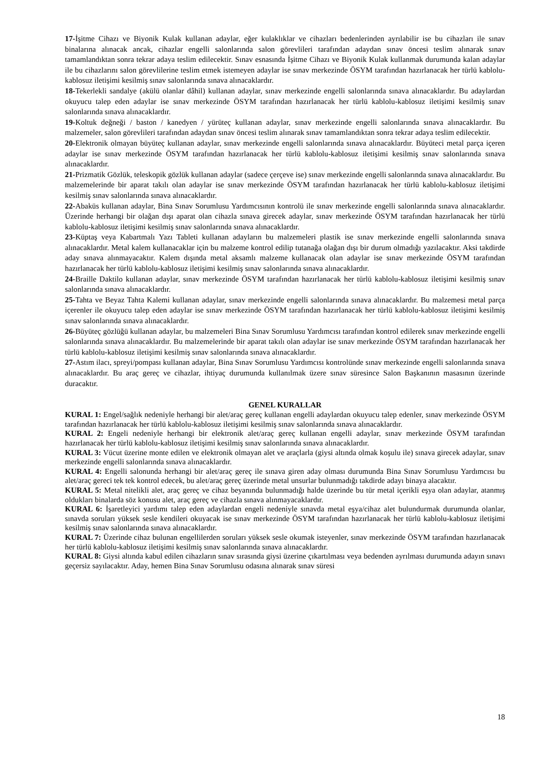17-İşitme Cihazı ve Biyonik Kulak kullanan adaylar, eğer kulaklıklar ve cihazları bedenlerinden ayrılabilir ise bu cihazları ile sınav binalarına alınacak ancak, cihazlar engelli salonlarında salon görevlileri tarafından adaydan sınav öncesi teslim alınarak sınav tamamlandıktan sonra tekrar adaya teslim edilecektir. Sınav esnasında İşitme Cihazı ve Biyonik Kulak kullanmak durumunda kalan adaylar ile bu cihazlarını salon görevlilerine teslim etmek istemeyen adaylar ise sınav merkezinde ÖSYM tarafından hazırlanacak her türlü kablolu-kablosuz iletişimi kesilmiş sınav salonlarında sınava alınacaklardır.
18-Tekerlekli sandalye (akülü olanlar dâhil) kullanan adaylar, sınav merkezinde engelli salonlarında sınava alınacaklardır. Bu adaylardan okuyucu talep eden adaylar ise sınav merkezinde ÖSYM tarafından hazırlanacak her türlü kablolu-kablosuz iletişimi kesilmiş sınav salonlarında sınava alınacaklardır.
19-Koltuk değneği / baston / kanedyen / yürüteç kullanan adaylar, sınav merkezinde engelli salonlarında sınava alınacaklardır. Bu malzemeler, salon görevlileri tarafından adaydan sınav öncesi teslim alınarak sınav tamamlandıktan sonra tekrar adaya teslim edilecektir.
20-Elektronik olmayan büyüteç kullanan adaylar, sınav merkezinde engelli salonlarında sınava alınacaklardır. Büyüteci metal parça içeren adaylar ise sınav merkezinde ÖSYM tarafından hazırlanacak her türlü kablolu-kablosuz iletişimi kesilmiş sınav salonlarında sınava alınacaklardır.
21-Prizmatik Gözlük, teleskopik gözlük kullanan adaylar (sadece çerçeve ise) sınav merkezinde engelli salonlarında sınava alınacaklardır. Bu malzemelerinde bir aparat takılı olan adaylar ise sınav merkezinde ÖSYM tarafından hazırlanacak her türlü kablolu-kablosuz iletişimi kesilmiş sınav salonlarında sınava alınacaklardır.
22-Abaküs kullanan adaylar, Bina Sınav Sorumlusu Yardımcısının kontrolü ile sınav merkezinde engelli salonlarında sınava alınacaklardır. Üzerinde herhangi bir olağan dışı aparat olan cihazla sınava girecek adaylar, sınav merkezinde ÖSYM tarafından hazırlanacak her türlü kablolu-kablosuz iletişimi kesilmiş sınav salonlarında sınava alınacaklardır.
23-Küptaş veya Kabartmalı Yazı Tableti kullanan adayların bu malzemeleri plastik ise sınav merkezinde engelli salonlarında sınava alınacaklardır. Metal kalem kullanacaklar için bu malzeme kontrol edilip tutanağa olağan dışı bir durum olmadığı yazılacaktır. Aksi takdirde aday sınava alınmayacaktır. Kalem dışında metal aksamlı malzeme kullanacak olan adaylar ise sınav merkezinde ÖSYM tarafından hazırlanacak her türlü kablolu-kablosuz iletişimi kesilmiş sınav salonlarında sınava alınacaklardır.
24-Braille Daktilo kullanan adaylar, sınav merkezinde ÖSYM tarafından hazırlanacak her türlü kablolu-kablosuz iletişimi kesilmiş sınav salonlarında sınava alınacaklardır.
25-Tahta ve Beyaz Tahta Kalemi kullanan adaylar, sınav merkezinde engelli salonlarında sınava alınacaklardır. Bu malzemesi metal parça içerenler ile okuyucu talep eden adaylar ise sınav merkezinde ÖSYM tarafından hazırlanacak her türlü kablolu-kablosuz iletişimi kesilmiş sınav salonlarında sınava alınacaklardır.
26-Büyüteç gözlüğü kullanan adaylar, bu malzemeleri Bina Sınav Sorumlusu Yardımcısı tarafından kontrol edilerek sınav merkezinde engelli salonlarında sınava alınacaklardır. Bu malzemelerinde bir aparat takılı olan adaylar ise sınav merkezinde ÖSYM tarafından hazırlanacak her türlü kablolu-kablosuz iletişimi kesilmiş sınav salonlarında sınava alınacaklardır.
27-Astım ilacı, spreyi/pompası kullanan adaylar, Bina Sınav Sorumlusu Yardımcısı kontrolünde sınav merkezinde engelli salonlarında sınava alınacaklardır. Bu araç gereç ve cihazlar, ihtiyaç durumunda kullanılmak üzere sınav süresince Salon Başkanının masasının üzerinde duracaktır.
GENEL KURALLAR
KURAL 1: Engel/sağlık nedeniyle herhangi bir alet/araç gereç kullanan engelli adaylardan okuyucu talep edenler, sınav merkezinde ÖSYM tarafından hazırlanacak her türlü kablolu-kablosuz iletişimi kesilmiş sınav salonlarında sınava alınacaklardır.
KURAL 2: Engeli nedeniyle herhangi bir elektronik alet/araç gereç kullanan engelli adaylar, sınav merkezinde ÖSYM tarafından hazırlanacak her türlü kablolu-kablosuz iletişimi kesilmiş sınav salonlarında sınava alınacaklardır.
KURAL 3: Vücut üzerine monte edilen ve elektronik olmayan alet ve araçlarla (giysi altında olmak koşulu ile) sınava girecek adaylar, sınav merkezinde engelli salonlarında sınava alınacaklardır.
KURAL 4: Engelli salonunda herhangi bir alet/araç gereç ile sınava giren aday olması durumunda Bina Sınav Sorumlusu Yardımcısı bu alet/araç gereci tek tek kontrol edecek, bu alet/araç gereç üzerinde metal unsurlar bulunmadığı takdirde adayı binaya alacaktır.
KURAL 5: Metal nitelikli alet, araç gereç ve cihaz beyanında bulunmadığı halde üzerinde bu tür metal içerikli eşya olan adaylar, atanmış oldukları binalarda söz konusu alet, araç gereç ve cihazla sınava alınmayacaklardır.
KURAL 6: İşaretleyici yardımı talep eden adaylardan engeli nedeniyle sınavda metal eşya/cihaz alet bulundurmak durumunda olanlar, sınavda soruları yüksek sesle kendileri okuyacak ise sınav merkezinde ÖSYM tarafından hazırlanacak her türlü kablolu-kablosuz iletişimi kesilmiş sınav salonlarında sınava alınacaklardır.
KURAL 7: Üzerinde cihaz bulunan engellilerden soruları yüksek sesle okumak isteyenler, sınav merkezinde ÖSYM tarafından hazırlanacak her türlü kablolu-kablosuz iletişimi kesilmiş sınav salonlarında sınava alınacaklardır.
KURAL 8: Giysi altında kabul edilen cihazların sınav sırasında giysi üzerine çıkartılması veya bedenden ayrılması durumunda adayın sınavı geçersiz sayılacaktır. Aday, hemen Bina Sınav Sorumlusu odasına alınarak sınav süresi
18